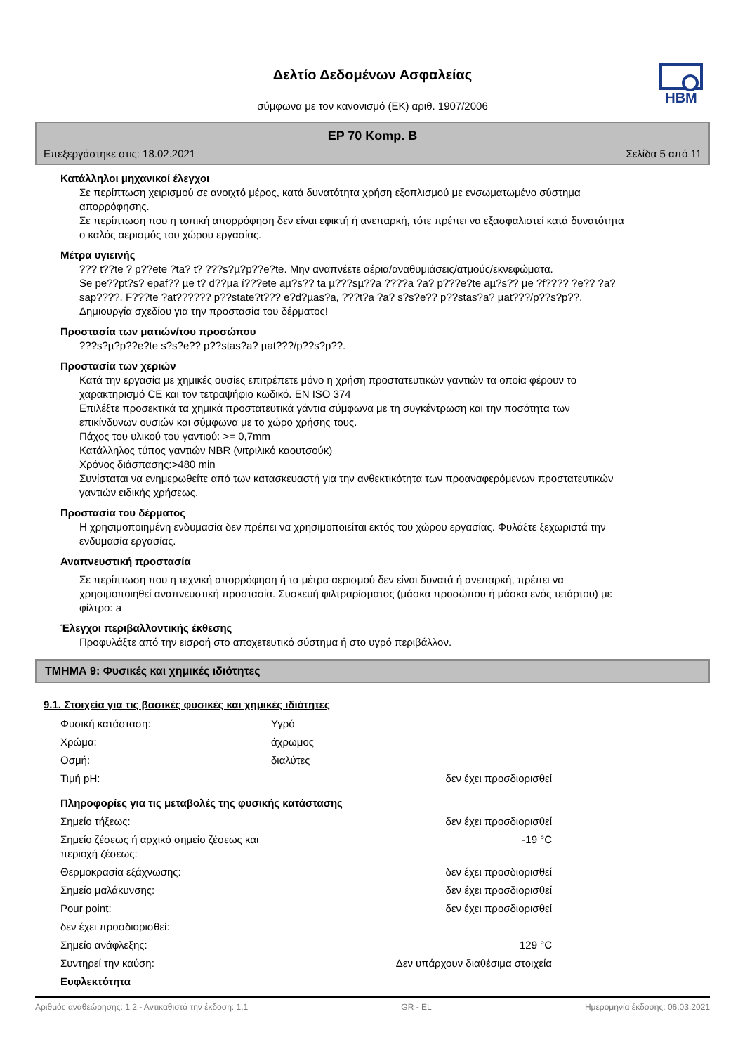Δελτίο Δεδομένων Ασφαλείας
σύμφωνα με τον κανονισμό (ΕΚ) αριθ. 1907/2006
HBM
EP 70 Komp. B
Επεξεργάστηκε στις: 18.02.2021 Σελίδα 5 από 11
Κατάλληλοι μηχανικοί έλεγχοι
Σε περίπτωση χειρισμού σε ανοιχτό μέρος, κατά δυνατότητα χρήση εξοπλισμού με ενσωματωμένο σύστημα απορρόφησης.
Σε περίπτωση που η τοπική απορρόφηση δεν είναι εφικτή ή ανεπαρκή, τότε πρέπει να εξασφαλιστεί κατά δυνατότητα ο καλός αερισμός του χώρου εργασίας.
Μέτρα υγιεινής
??? t??te ? p??ete ?ta? t? ???s?µ?p??e?te. Μην αναπνέετε αέρια/αναθυμιάσεις/ατμούς/εκνεφώματα.
Se pe??pt?s? epaf?? µe t? d??µa í???ete aµ?s?? ta µ???sµ??a ????a ?a? p???e?te aµ?s?? µe ?f???? ?e?? ?a? sap????. F???te ?at?????? p??state?t??? e?d?µas?a, ???t?a ?a? s?s?e?? p??stas?a? µat???/p??s?p??.
Δημιουργία σχεδίου για την προστασία του δέρματος!
Προστασία των ματιών/του προσώπου
???s?µ?p??e?te s?s?e?? p??stas?a? µat???/p??s?p??.
Προστασία των χεριών
Κατά την εργασία με χημικές ουσίες επιτρέπετε μόνο η χρήση προστατευτικών γαντιών τα οποία φέρουν το χαρακτηρισμό CE και τον τετραψήφιο κωδικό. EN ISO 374
Επιλέξτε προσεκτικά τα χημικά προστατευτικά γάντια σύμφωνα με τη συγκέντρωση και την ποσότητα των επικίνδυνων ουσιών και σύμφωνα με το χώρο χρήσης τους.
Πάχος του υλικού του γαντιού: >= 0,7mm
Κατάλληλος τύπος γαντιών NBR (νιτριλικό καουτσούκ)
Χρόνος διάσπασης:>480 min
Συνίσταται να ενημερωθείτε από των κατασκευαστή για την ανθεκτικότητα των προαναφερόμενων προστατευτικών γαντιών ειδικής χρήσεως.
Προστασία του δέρματος
Η χρησιμοποιημένη ενδυμασία δεν πρέπει να χρησιμοποιείται εκτός του χώρου εργασίας. Φυλάξτε ξεχωριστά την ενδυμασία εργασίας.
Αναπνευστική προστασία
Σε περίπτωση που η τεχνική απορρόφηση ή τα μέτρα αερισμού δεν είναι δυνατά ή ανεπαρκή, πρέπει να χρησιμοποιηθεί αναπνευστική προστασία. Συσκευή φιλτραρίσματος (μάσκα προσώπου ή μάσκα ενός τετάρτου) με φίλτρο: a
Έλεγχοι περιβαλλοντικής έκθεσης
Προφυλάξτε από την εισροή στο αποχετευτικό σύστημα ή στο υγρό περιβάλλον.
ΤΜΗΜΑ 9: Φυσικές και χημικές ιδιότητες
9.1. Στοιχεία για τις βασικές φυσικές και χημικές ιδιότητες
| Φυσική κατάσταση: | Υγρό | |
| Χρώμα: | άχρωμος | |
| Οσμή: | διαλύτες | |
| Τιμή pH: | | δεν έχει προσδιορισθεί |
| Πληροφορίες για τις μεταβολές της φυσικής κατάστασης | | |
| Σημείο τήξεως: | | δεν έχει προσδιορισθεί |
| Σημείο ζέσεως ή αρχικό σημείο ζέσεως και περιοχή ζέσεως: | | -19 °C |
| Θερμοκρασία εξάχνωσης: | | δεν έχει προσδιορισθεί |
| Σημείο μαλάκυνσης: | | δεν έχει προσδιορισθεί |
| Pour point: | | δεν έχει προσδιορισθεί |
| δεν έχει προσδιορισθεί: | | |
| Σημείο ανάφλεξης: | | 129 °C |
| Συντηρεί την καύση: | | Δεν υπάρχουν διαθέσιμα στοιχεία |
| Ευφλεκτότητα | | |
Αριθμός αναθεώρησης: 1,2 - Αντικαθιστά την έκδοση: 1,1 GR - EL Ημερομηνία έκδοσης: 06.03.2021